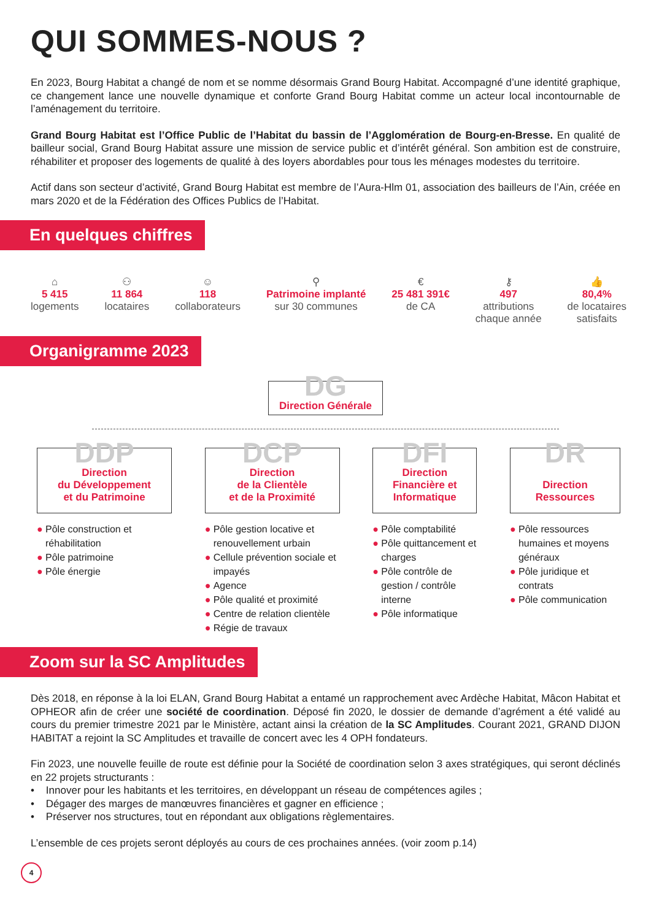QUI SOMMES-NOUS ?
En 2023, Bourg Habitat a changé de nom et se nomme désormais Grand Bourg Habitat. Accompagné d’une identité graphique, ce changement lance une nouvelle dynamique et conforte Grand Bourg Habitat comme un acteur local incontournable de l’aménagement du territoire.
Grand Bourg Habitat est l’Office Public de l’Habitat du bassin de l’Agglomération de Bourg-en-Bresse. En qualité de bailleur social, Grand Bourg Habitat assure une mission de service public et d’intérêt général. Son ambition est de construire, réhabiliter et proposer des logements de qualité à des loyers abordables pour tous les ménages modestes du territoire.
Actif dans son secteur d’activité, Grand Bourg Habitat est membre de l’Aura-Hlm 01, association des bailleurs de l’Ain, créée en mars 2020 et de la Fédération des Offices Publics de l’Habitat.
En quelques chiffres
⌂
5 415
logements
⚇
11 864
locataires
☺
118
collaborateurs
⚲
Patrimoine implanté
sur 30 communes
€
25 481 391€
de CA
⚷
497
attributions
chaque année
👍
80,4%
de locataires
satisfaits
Organigramme 2023
DG
Direction Générale
DDP
Direction
du Développement
et du Patrimoine
● Pôle construction et réhabilitation
● Pôle patrimoine
● Pôle énergie
DCP
Direction
de la Clientèle
et de la Proximité
● Pôle gestion locative et renouvellement urbain
● Cellule prévention sociale et impayés
● Agence
● Pôle qualité et proximité
● Centre de relation clientèle
● Régie de travaux
DFI
Direction
Financière et
Informatique
● Pôle comptabilité
● Pôle quittancement et charges
● Pôle contrôle de gestion / contrôle interne
● Pôle informatique
DR
Direction
Ressources
● Pôle ressources humaines et moyens généraux
● Pôle juridique et contrats
● Pôle communication
Zoom sur la SC Amplitudes
Dès 2018, en réponse à la loi ELAN, Grand Bourg Habitat a entamé un rapprochement avec Ardèche Habitat, Mâcon Habitat et OPHEOR afin de créer une société de coordination. Déposé fin 2020, le dossier de demande d’agrément a été validé au cours du premier trimestre 2021 par le Ministère, actant ainsi la création de la SC Amplitudes. Courant 2021, GRAND DIJON HABITAT a rejoint la SC Amplitudes et travaille de concert avec les 4 OPH fondateurs.
Fin 2023, une nouvelle feuille de route est définie pour la Société de coordination selon 3 axes stratégiques, qui seront déclinés en 22 projets structurants :
• Innover pour les habitants et les territoires, en développant un réseau de compétences agiles ;
• Dégager des marges de manœuvres financières et gagner en efficience ;
• Préserver nos structures, tout en répondant aux obligations règlementaires.
L’ensemble de ces projets seront déployés au cours de ces prochaines années. (voir zoom p.14)
4